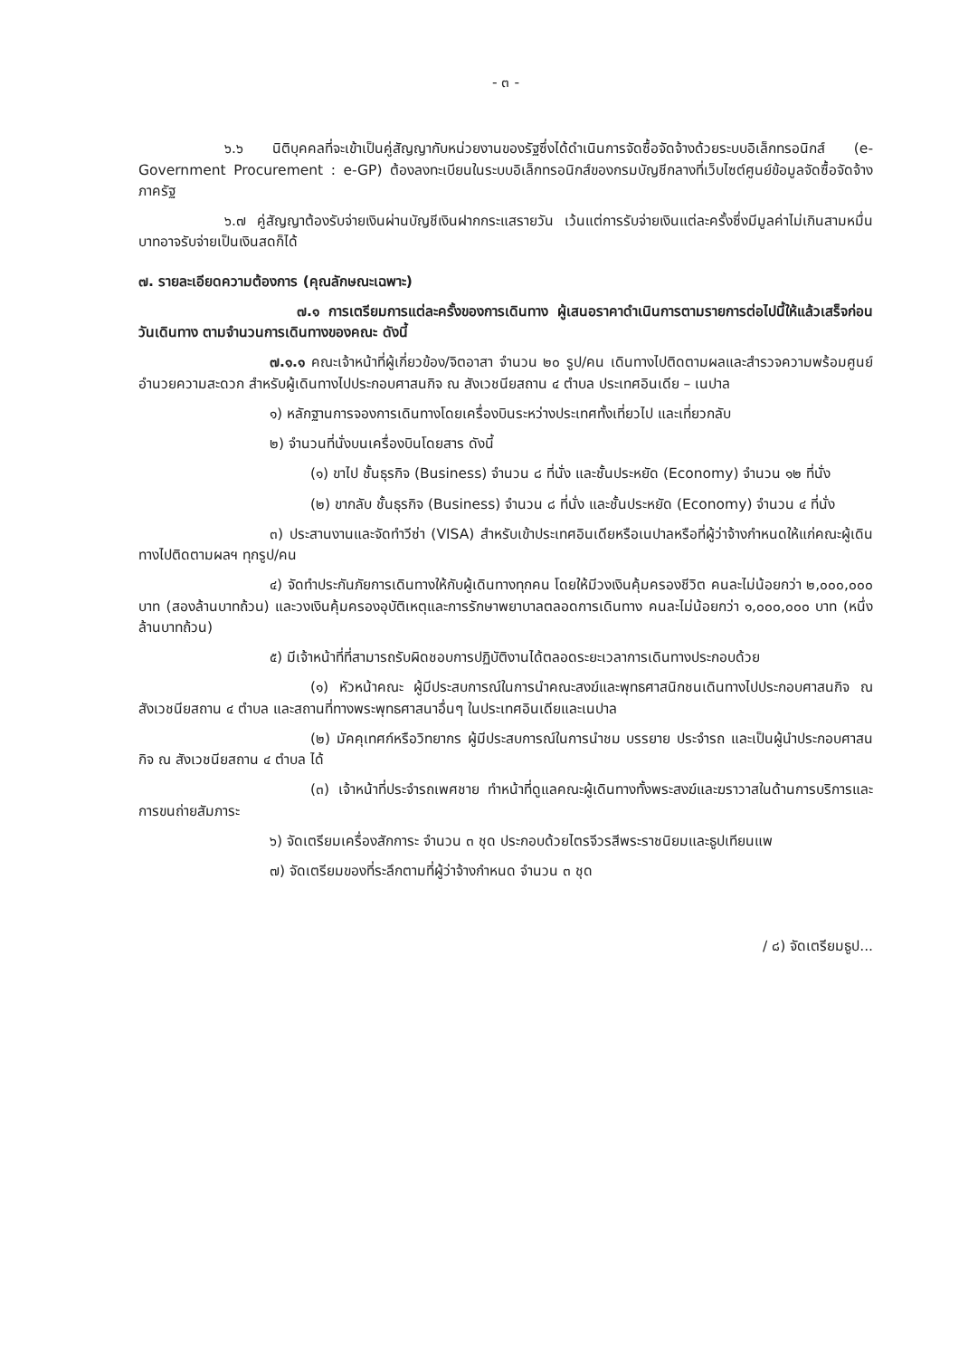- ๓ -
๖.๖ นิติบุคคลที่จะเข้าเป็นคู่สัญญากับหน่วยงานของรัฐซึ่งได้ดำเนินการจัดซื้อจัดจ้างด้วยระบบอิเล็กทรอนิกส์ (e-Government Procurement : e-GP) ต้องลงทะเบียนในระบบอิเล็กทรอนิกส์ของกรมบัญชีกลางที่เว็บไซต์ศูนย์ข้อมูลจัดซื้อจัดจ้างภาครัฐ
๖.๗ คู่สัญญาต้องรับจ่ายเงินผ่านบัญชีเงินฝากกระแสรายวัน เว้นแต่การรับจ่ายเงินแต่ละครั้งซึ่งมีมูลค่าไม่เกินสามหมื่นบาทอาจรับจ่ายเป็นเงินสดก็ได้
๗. รายละเอียดความต้องการ (คุณลักษณะเฉพาะ)
๗.๑ การเตรียมการแต่ละครั้งของการเดินทาง ผู้เสนอราคาดำเนินการตามรายการต่อไปนี้ให้แล้วเสร็จก่อนวันเดินทาง ตามจำนวนการเดินทางของคณะ ดังนี้
๗.๑.๑ คณะเจ้าหน้าที่ผู้เกี่ยวข้อง/จิตอาสา จำนวน ๒๐ รูป/คน เดินทางไปติดตามผลและสำรวจความพร้อมศูนย์อำนวยความสะดวก สำหรับผู้เดินทางไปประกอบศาสนกิจ ณ สังเวชนียสถาน ๔ ตำบล ประเทศอินเดีย – เนปาล
๑) หลักฐานการจองการเดินทางโดยเครื่องบินระหว่างประเทศทั้งเที่ยวไป และเที่ยวกลับ
๒) จำนวนที่นั่งบนเครื่องบินโดยสาร ดังนี้
(๑) ขาไป ชั้นธุรกิจ (Business) จำนวน ๘ ที่นั่ง และชั้นประหยัด (Economy) จำนวน ๑๒ ที่นั่ง
(๒) ขากลับ ชั้นธุรกิจ (Business) จำนวน ๘ ที่นั่ง และชั้นประหยัด (Economy) จำนวน ๔ ที่นั่ง
๓) ประสานงานและจัดทำวีซ่า (VISA) สำหรับเข้าประเทศอินเดียหรือเนปาลหรือที่ผู้ว่าจ้างกำหนดให้แก่คณะผู้เดินทางไปติดตามผลฯ ทุกรูป/คน
๔) จัดทำประกันภัยการเดินทางให้กับผู้เดินทางทุกคน โดยให้มีวงเงินคุ้มครองชีวิต คนละไม่น้อยกว่า ๒,๐๐๐,๐๐๐ บาท (สองล้านบาทถ้วน) และวงเงินคุ้มครองอุบัติเหตุและการรักษาพยาบาลตลอดการเดินทาง คนละไม่น้อยกว่า ๑,๐๐๐,๐๐๐ บาท (หนึ่งล้านบาทถ้วน)
๕) มีเจ้าหน้าที่ที่สามารถรับผิดชอบการปฏิบัติงานได้ตลอดระยะเวลาการเดินทางประกอบด้วย
(๑) หัวหน้าคณะ ผู้มีประสบการณ์ในการนำคณะสงฆ์และพุทธศาสนิกชนเดินทางไปประกอบศาสนกิจ ณ สังเวชนียสถาน ๔ ตำบล และสถานที่ทางพระพุทธศาสนาอื่นๆ ในประเทศอินเดียและเนปาล
(๒) มัคคุเทศก์หรือวิทยากร ผู้มีประสบการณ์ในการนำชม บรรยาย ประจำรถ และเป็นผู้นำประกอบศาสนกิจ ณ สังเวชนียสถาน ๔ ตำบล ได้
(๓) เจ้าหน้าที่ประจำรถเพศชาย ทำหน้าที่ดูแลคณะผู้เดินทางทั้งพระสงฆ์และฆราวาสในด้านการบริการและการขนถ่ายสัมภาระ
๖) จัดเตรียมเครื่องสักการะ จำนวน ๓ ชุด ประกอบด้วยไตรจีวรสีพระราชนิยมและธูปเทียนแพ
๗) จัดเตรียมของที่ระลึกตามที่ผู้ว่าจ้างกำหนด จำนวน ๓ ชุด
/ ๘) จัดเตรียมธูป...